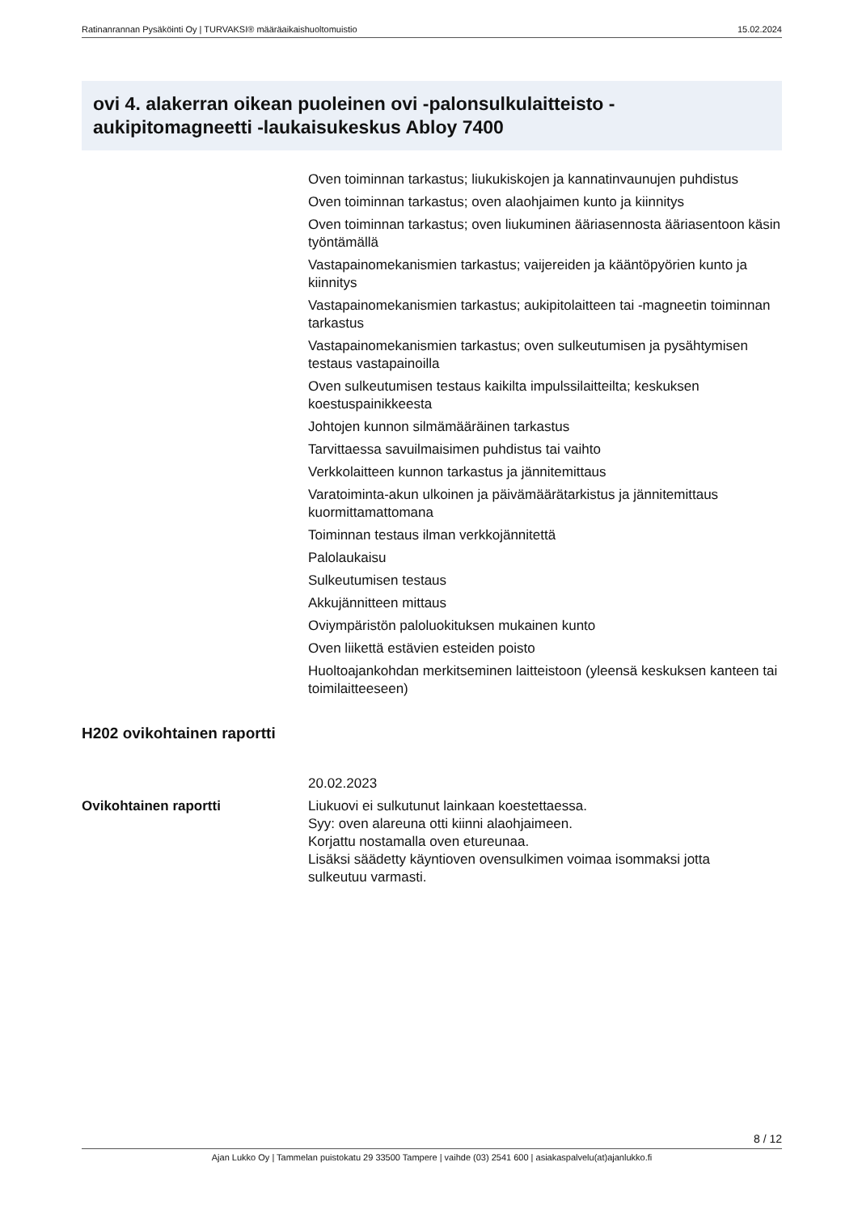Ratinanrannan Pysäköinti Oy | TURVAKSI® määräaikaishuoltomuistio 15.02.2024
ovi 4. alakerran oikean puoleinen ovi -palonsulkulaitteisto -aukipitomagneetti -laukaisukeskus Abloy 7400
Oven toiminnan tarkastus; liukukiskojen ja kannatinvaunujen puhdistus
Oven toiminnan tarkastus; oven alaohjaimen kunto ja kiinnitys
Oven toiminnan tarkastus; oven liukuminen ääriasennosta ääriasentoon käsin työntämällä
Vastapainomekanismien tarkastus; vaijereiden ja kääntöpyörien kunto ja kiinnitys
Vastapainomekanismien tarkastus; aukipitolaitteen tai -magneetin toiminnan tarkastus
Vastapainomekanismien tarkastus; oven sulkeutumisen ja pysähtymisen testaus vastapainoilla
Oven sulkeutumisen testaus kaikilta impulssilaitteilta; keskuksen koestuspainikkeesta
Johtojen kunnon silmämääräinen tarkastus
Tarvittaessa savuilmaisimen puhdistus tai vaihto
Verkkolaitteen kunnon tarkastus ja jännitemittaus
Varatoiminta-akun ulkoinen ja päivämäärätarkistus ja jännitemittaus kuormittamattomana
Toiminnan testaus ilman verkkojännitettä
Palolaukaisu
Sulkeutumisen testaus
Akkujännitteen mittaus
Oviympäristön paloluokituksen mukainen kunto
Oven liikettä estävien esteiden poisto
Huoltoajankohdan merkitseminen laitteistoon (yleensä keskuksen kanteen tai toimilaitteeseen)
H202 ovikohtainen raportti
| | 20.02.2023 |
| Ovikohtainen raportti | Liukuovi ei sulkutunut lainkaan koestettaessa. Syy: oven alareuna otti kiinni alaohjaimeen. Korjattu nostamalla oven etureunaa. Lisäksi säädetty käyntioven ovensulkimen voimaa isommaksi jotta sulkeutuu varmasti. |
8 / 12
Ajan Lukko Oy | Tammelan puistokatu 29 33500 Tampere | vaihde (03) 2541 600 | asiakaspalvelu(at)ajanlukko.fi